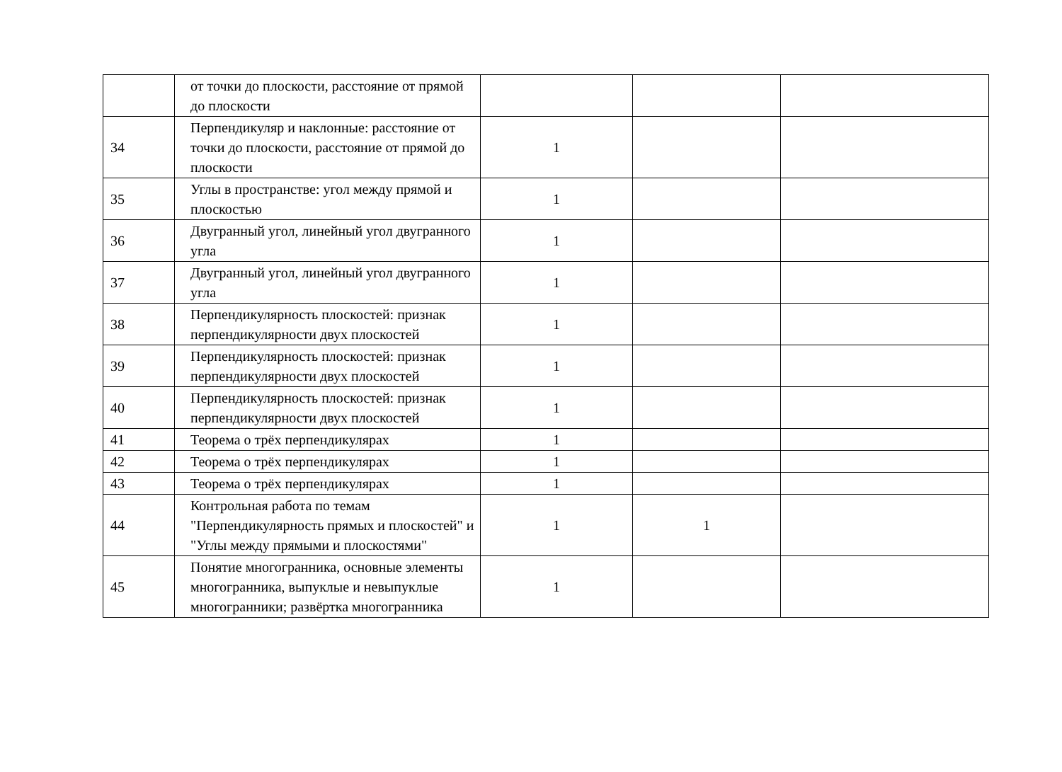| | от точки до плоскости, расстояние от прямой до плоскости | | | |
| 34 | Перпендикуляр и наклонные: расстояние от точки до плоскости, расстояние от прямой до плоскости | 1 | | |
| 35 | Углы в пространстве: угол между прямой и плоскостью | 1 | | |
| 36 | Двугранный угол, линейный угол двугранного угла | 1 | | |
| 37 | Двугранный угол, линейный угол двугранного угла | 1 | | |
| 38 | Перпендикулярность плоскостей: признак перпендикулярности двух плоскостей | 1 | | |
| 39 | Перпендикулярность плоскостей: признак перпендикулярности двух плоскостей | 1 | | |
| 40 | Перпендикулярность плоскостей: признак перпендикулярности двух плоскостей | 1 | | |
| 41 | Теорема о трёх перпендикулярах | 1 | | |
| 42 | Теорема о трёх перпендикулярах | 1 | | |
| 43 | Теорема о трёх перпендикулярах | 1 | | |
| 44 | Контрольная работа по темам "Перпендикулярность прямых и плоскостей" и "Углы между прямыми и плоскостями" | 1 | 1 | |
| 45 | Понятие многогранника, основные элементы многогранника, выпуклые и невыпуклые многогранники; развёртка многогранника | 1 | | |